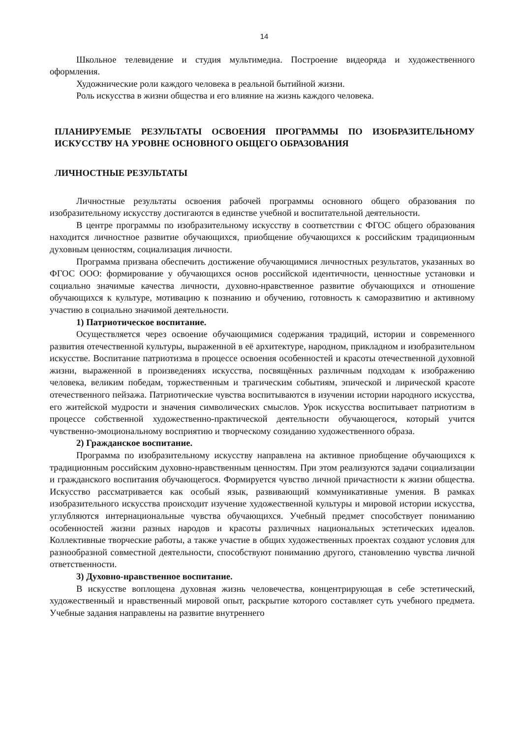14
Школьное телевидение и студия мультимедиа. Построение видеоряда и художественного оформления.
Художнические роли каждого человека в реальной бытийной жизни.
Роль искусства в жизни общества и его влияние на жизнь каждого человека.
ПЛАНИРУЕМЫЕ РЕЗУЛЬТАТЫ ОСВОЕНИЯ ПРОГРАММЫ ПО ИЗОБРАЗИТЕЛЬНОМУ ИСКУССТВУ НА УРОВНЕ ОСНОВНОГО ОБЩЕГО ОБРАЗОВАНИЯ
ЛИЧНОСТНЫЕ РЕЗУЛЬТАТЫ
Личностные результаты освоения рабочей программы основного общего образования по изобразительному искусству достигаются в единстве учебной и воспитательной деятельности.
В центре программы по изобразительному искусству в соответствии с ФГОС общего образования находится личностное развитие обучающихся, приобщение обучающихся к российским традиционным духовным ценностям, социализация личности.
Программа призвана обеспечить достижение обучающимися личностных результатов, указанных во ФГОС ООО: формирование у обучающихся основ российской идентичности, ценностные установки и социально значимые качества личности, духовно-нравственное развитие обучающихся и отношение обучающихся к культуре, мотивацию к познанию и обучению, готовность к саморазвитию и активному участию в социально значимой деятельности.
1) Патриотическое воспитание.
Осуществляется через освоение обучающимися содержания традиций, истории и современного развития отечественной культуры, выраженной в её архитектуре, народном, прикладном и изобразительном искусстве. Воспитание патриотизма в процессе освоения особенностей и красоты отечественной духовной жизни, выраженной в произведениях искусства, посвящённых различным подходам к изображению человека, великим победам, торжественным и трагическим событиям, эпической и лирической красоте отечественного пейзажа. Патриотические чувства воспитываются в изучении истории народного искусства, его житейской мудрости и значения символических смыслов. Урок искусства воспитывает патриотизм в процессе собственной художественно-практической деятельности обучающегося, который учится чувственно-эмоциональному восприятию и творческому созиданию художественного образа.
2) Гражданское воспитание.
Программа по изобразительному искусству направлена на активное приобщение обучающихся к традиционным российским духовно-нравственным ценностям. При этом реализуются задачи социализации и гражданского воспитания обучающегося. Формируется чувство личной причастности к жизни общества. Искусство рассматривается как особый язык, развивающий коммуникативные умения. В рамках изобразительного искусства происходит изучение художественной культуры и мировой истории искусства, углубляются интернациональные чувства обучающихся. Учебный предмет способствует пониманию особенностей жизни разных народов и красоты различных национальных эстетических идеалов. Коллективные творческие работы, а также участие в общих художественных проектах создают условия для разнообразной совместной деятельности, способствуют пониманию другого, становлению чувства личной ответственности.
3) Духовно-нравственное воспитание.
В искусстве воплощена духовная жизнь человечества, концентрирующая в себе эстетический, художественный и нравственный мировой опыт, раскрытие которого составляет суть учебного предмета. Учебные задания направлены на развитие внутреннего